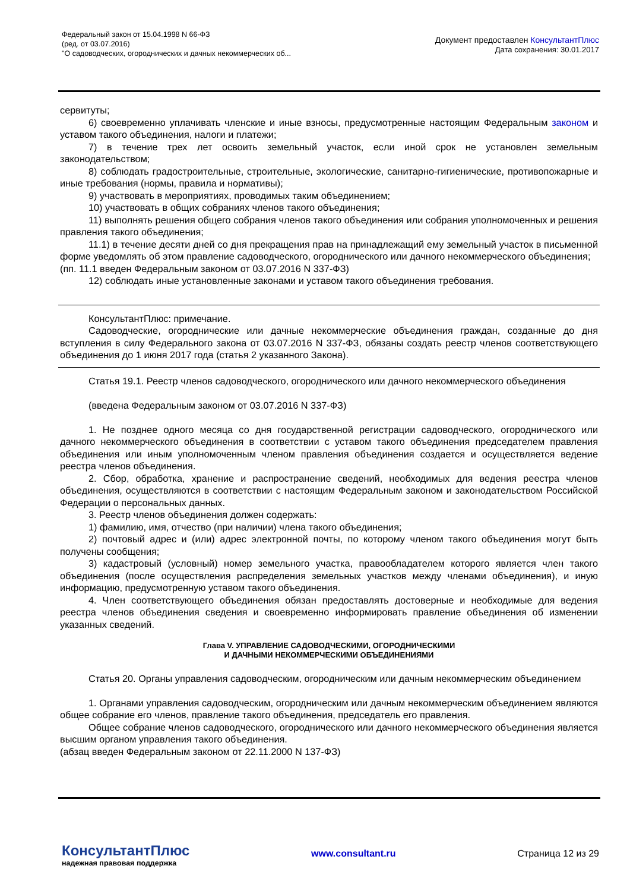Федеральный закон от 15.04.1998 N 66-ФЗ
(ред. от 03.07.2016)
"О садоводческих, огороднических и дачных некоммерческих об...
Документ предоставлен КонсультантПлюс
Дата сохранения: 30.01.2017
сервитуты;
6) своевременно уплачивать членские и иные взносы, предусмотренные настоящим Федеральным законом и уставом такого объединения, налоги и платежи;
7) в течение трех лет освоить земельный участок, если иной срок не установлен земельным законодательством;
8) соблюдать градостроительные, строительные, экологические, санитарно-гигиенические, противопожарные и иные требования (нормы, правила и нормативы);
9) участвовать в мероприятиях, проводимых таким объединением;
10) участвовать в общих собраниях членов такого объединения;
11) выполнять решения общего собрания членов такого объединения или собрания уполномоченных и решения правления такого объединения;
11.1) в течение десяти дней со дня прекращения прав на принадлежащий ему земельный участок в письменной форме уведомлять об этом правление садоводческого, огороднического или дачного некоммерческого объединения;
(пп. 11.1 введен Федеральным законом от 03.07.2016 N 337-ФЗ)
12) соблюдать иные установленные законами и уставом такого объединения требования.
КонсультантПлюс: примечание.
Садоводческие, огороднические или дачные некоммерческие объединения граждан, созданные до дня вступления в силу Федерального закона от 03.07.2016 N 337-ФЗ, обязаны создать реестр членов соответствующего объединения до 1 июня 2017 года (статья 2 указанного Закона).
Статья 19.1. Реестр членов садоводческого, огороднического или дачного некоммерческого объединения
(введена Федеральным законом от 03.07.2016 N 337-ФЗ)
1. Не позднее одного месяца со дня государственной регистрации садоводческого, огороднического или дачного некоммерческого объединения в соответствии с уставом такого объединения председателем правления объединения или иным уполномоченным членом правления объединения создается и осуществляется ведение реестра членов объединения.
2. Сбор, обработка, хранение и распространение сведений, необходимых для ведения реестра членов объединения, осуществляются в соответствии с настоящим Федеральным законом и законодательством Российской Федерации о персональных данных.
3. Реестр членов объединения должен содержать:
1) фамилию, имя, отчество (при наличии) члена такого объединения;
2) почтовый адрес и (или) адрес электронной почты, по которому членом такого объединения могут быть получены сообщения;
3) кадастровый (условный) номер земельного участка, правообладателем которого является член такого объединения (после осуществления распределения земельных участков между членами объединения), и иную информацию, предусмотренную уставом такого объединения.
4. Член соответствующего объединения обязан предоставлять достоверные и необходимые для ведения реестра членов объединения сведения и своевременно информировать правление объединения об изменении указанных сведений.
Глава V. УПРАВЛЕНИЕ САДОВОДЧЕСКИМИ, ОГОРОДНИЧЕСКИМИ
И ДАЧНЫМИ НЕКОММЕРЧЕСКИМИ ОБЪЕДИНЕНИЯМИ
Статья 20. Органы управления садоводческим, огородническим или дачным некоммерческим объединением
1. Органами управления садоводческим, огородническим или дачным некоммерческим объединением являются общее собрание его членов, правление такого объединения, председатель его правления.
Общее собрание членов садоводческого, огороднического или дачного некоммерческого объединения является высшим органом управления такого объединения.
(абзац введен Федеральным законом от 22.11.2000 N 137-ФЗ)
КонсультантПлюс
надежная правовая поддержка
www.consultant.ru Страница 12 из 29